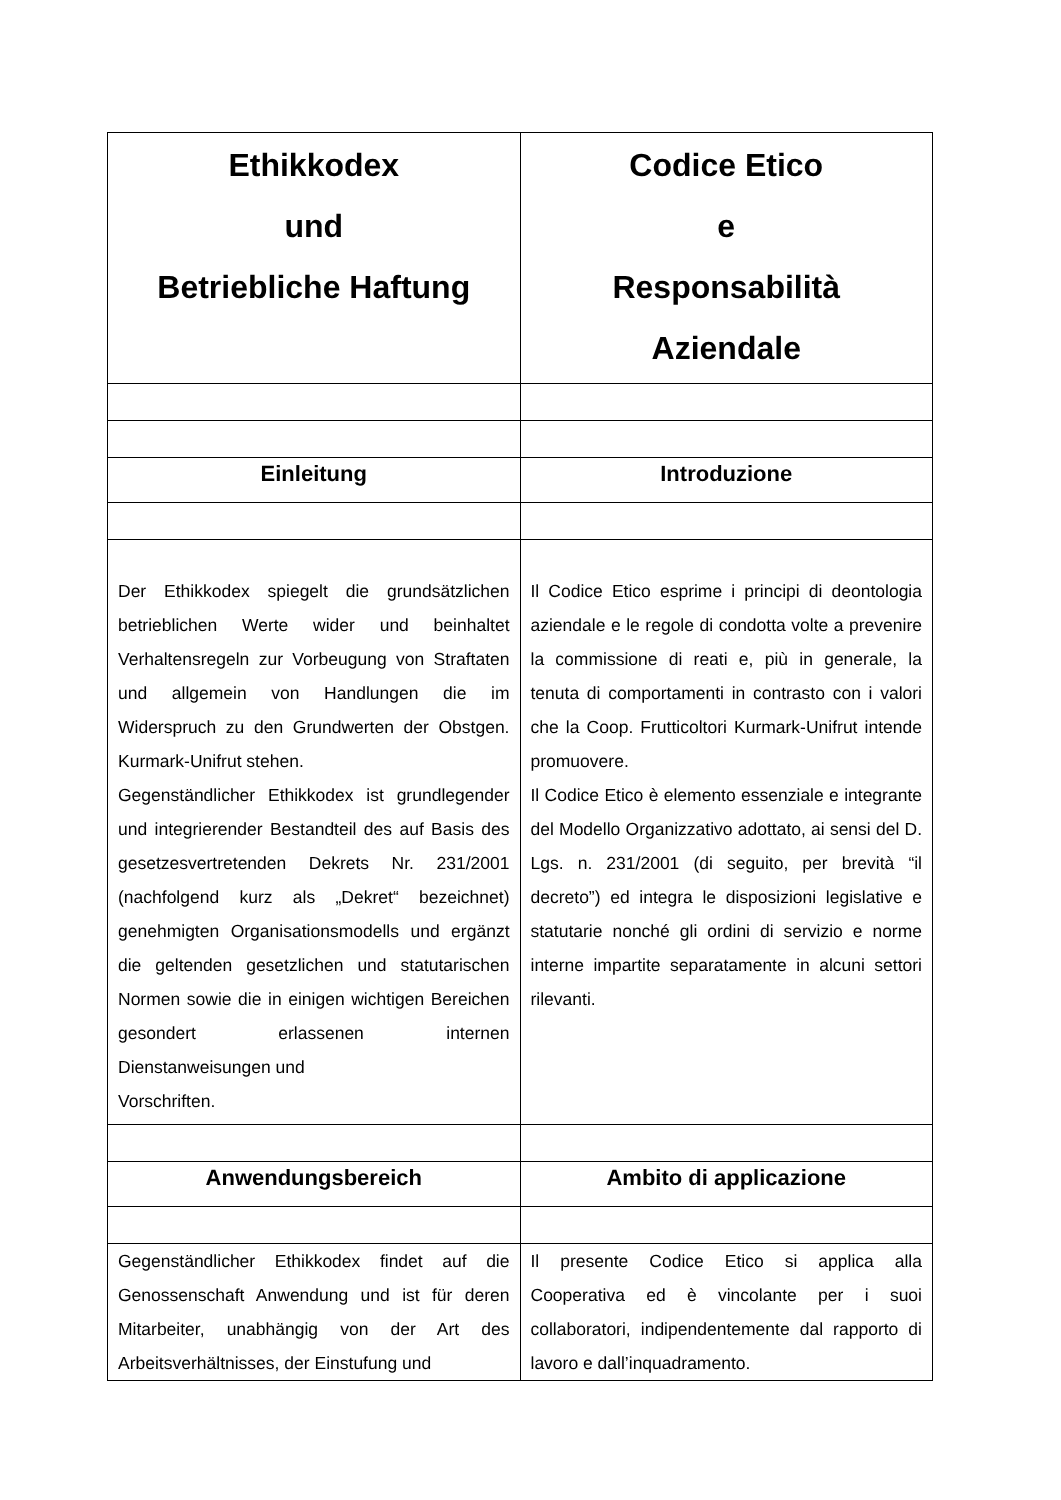| Ethikkodex und Betriebliche Haftung | Codice Etico e Responsabilità Aziendale |
| Einleitung | Introduzione |
| Der Ethikkodex spiegelt die grundsätzlichen betrieblichen Werte wider und beinhaltet Verhaltensregeln zur Vorbeugung von Straftaten und allgemein von Handlungen die im Widerspruch zu den Grundwerten der Obstgen. Kurmark-Unifrut stehen. Gegenständlicher Ethikkodex ist grundlegender und integrierender Bestandteil des auf Basis des gesetzesvertretenden Dekrets Nr. 231/2001 (nachfolgend kurz als „Dekret“ bezeichnet) genehmigten Organisationsmodells und ergänzt die geltenden gesetzlichen und statutarischen Normen sowie die in einigen wichtigen Bereichen gesondert erlassenen internen Dienstanweisungen und Vorschriften. | Il Codice Etico esprime i principi di deontologia aziendale e le regole di condotta volte a prevenire la commissione di reati e, più in generale, la tenuta di comportamenti in contrasto con i valori che la Coop. Frutticoltori Kurmark-Unifrut intende promuovere. Il Codice Etico è elemento essenziale e integrante del Modello Organizzativo adottato, ai sensi del D. Lgs. n. 231/2001 (di seguito, per brevità “il decreto”) ed integra le disposizioni legislative e statutarie nonché gli ordini di servizio e norme interne impartite separatamente in alcuni settori rilevanti. |
| Anwendungsbereich | Ambito di applicazione |
| Gegenständlicher Ethikkodex findet auf die Genossenschaft Anwendung und ist für deren Mitarbeiter, unabhängig von der Art des Arbeitsverhältnisses, der Einstufung und | Il presente Codice Etico si applica alla Cooperativa ed è vincolante per i suoi collaboratori, indipendentemente dal rapporto di lavoro e dall’inquadramento. |